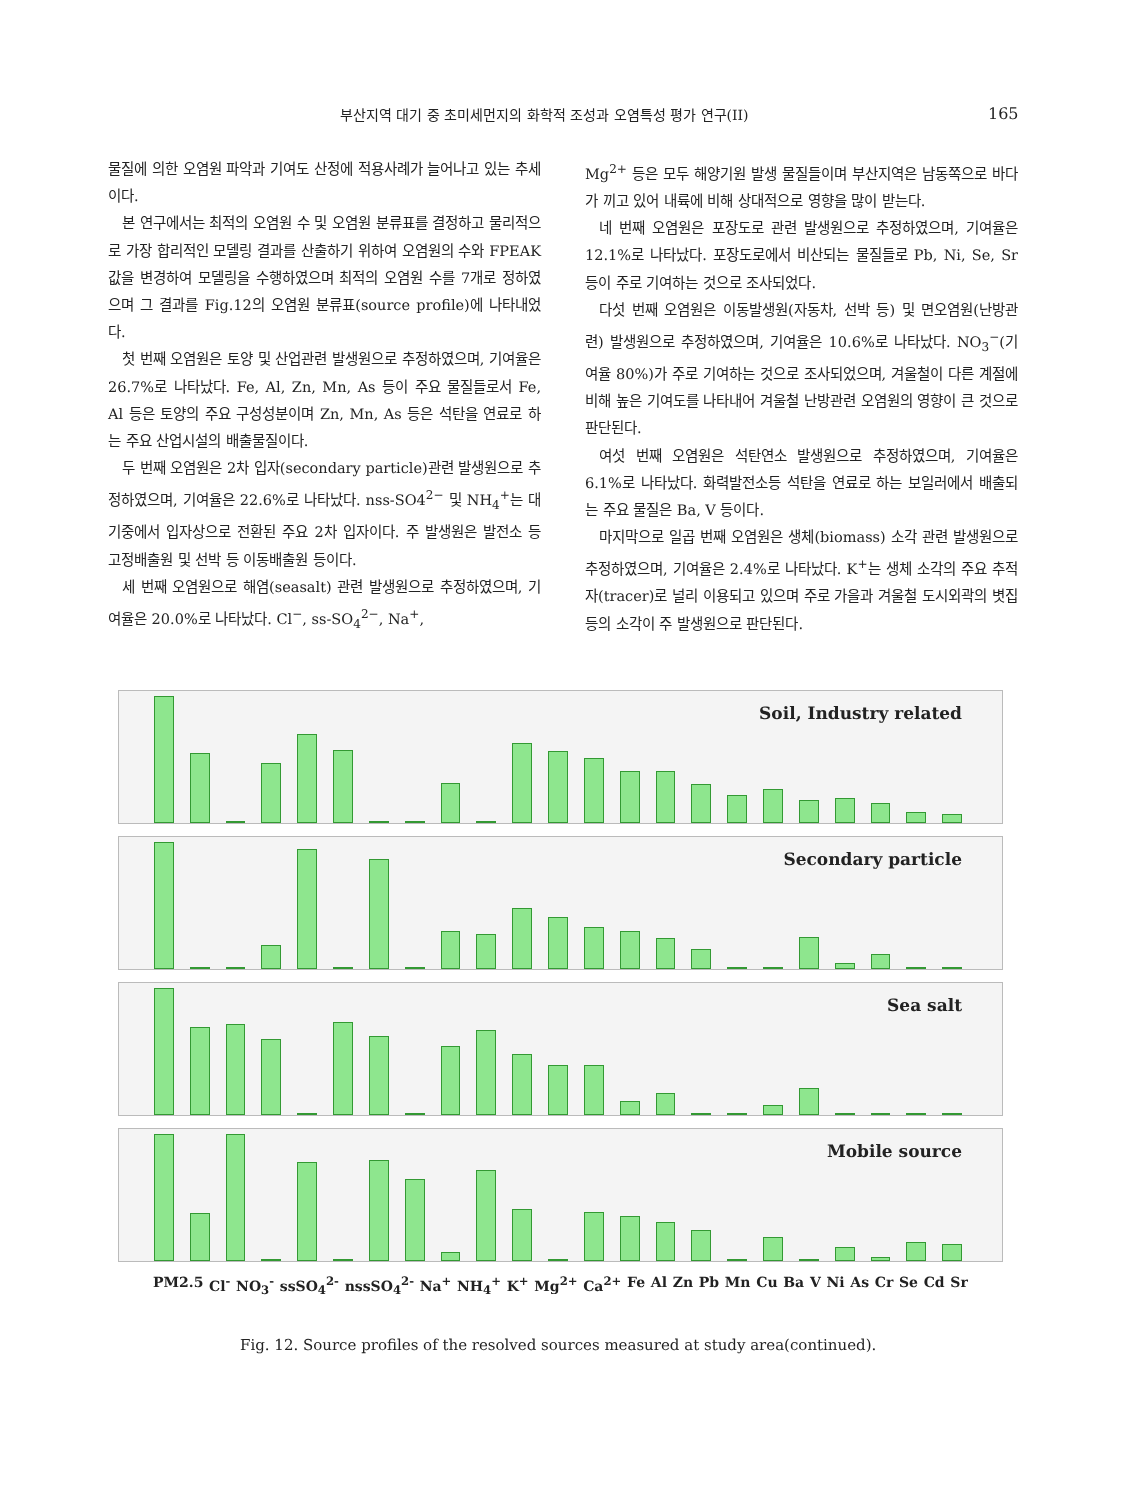부산지역 대기 중 초미세먼지의 화학적 조성과 오염특성 평가 연구(II) 165
물질에 의한 오염원 파악과 기여도 산정에 적용사례가 늘어나고 있는 추세이다.
본 연구에서는 최적의 오염원 수 및 오염원 분류표를 결정하고 물리적으로 가장 합리적인 모델링 결과를 산출하기 위하여 오염원의 수와 FPEAK 값을 변경하여 모델링을 수행하였으며 최적의 오염원 수를 7개로 정하였으며 그 결과를 Fig.12의 오염원 분류표(source profile)에 나타내었다.
첫 번째 오염원은 토양 및 산업관련 발생원으로 추정하였으며, 기여율은 26.7%로 나타났다. Fe, Al, Zn, Mn, As 등이 주요 물질들로서 Fe, Al 등은 토양의 주요 구성성분이며 Zn, Mn, As 등은 석탄을 연료로 하는 주요 산업시설의 배출물질이다.
두 번째 오염원은 2차 입자(secondary particle)관련 발생원으로 추정하였으며, 기여율은 22.6%로 나타났다. nss-SO4<sup>2−</sup> 및 NH<sub>4</sub><sup>+</sup>는 대기중에서 입자상으로 전환된 주요 2차 입자이다. 주 발생원은 발전소 등 고정배출원 및 선박 등 이동배출원 등이다.
세 번째 오염원으로 해염(seasalt) 관련 발생원으로 추정하였으며, 기여율은 20.0%로 나타났다. Cl<sup>−</sup>, ss-SO<sub>4</sub><sup>2−</sup>, Na<sup>+</sup>,
Mg<sup>2+</sup> 등은 모두 해양기원 발생 물질들이며 부산지역은 남동쪽으로 바다가 끼고 있어 내륙에 비해 상대적으로 영향을 많이 받는다.
네 번째 오염원은 포장도로 관련 발생원으로 추정하였으며, 기여율은 12.1%로 나타났다. 포장도로에서 비산되는 물질들로 Pb, Ni, Se, Sr 등이 주로 기여하는 것으로 조사되었다.
다섯 번째 오염원은 이동발생원(자동차, 선박 등) 및 면오염원(난방관련) 발생원으로 추정하였으며, 기여율은 10.6%로 나타났다. NO<sub>3</sub><sup>−</sup>(기여율 80%)가 주로 기여하는 것으로 조사되었으며, 겨울철이 다른 계절에 비해 높은 기여도를 나타내어 겨울철 난방관련 오염원의 영향이 큰 것으로 판단된다.
여섯 번째 오염원은 석탄연소 발생원으로 추정하였으며, 기여율은 6.1%로 나타났다. 화력발전소등 석탄을 연료로 하는 보일러에서 배출되는 주요 물질은 Ba, V 등이다.
마지막으로 일곱 번째 오염원은 생체(biomass) 소각 관련 발생원으로 추정하였으며, 기여율은 2.4%로 나타났다. K<sup>+</sup>는 생체 소각의 주요 추적자(tracer)로 널리 이용되고 있으며 주로 가을과 겨울철 도시외곽의 볏집 등의 소각이 주 발생원으로 판단된다.
Soil, Industry related
Secondary particle
Sea salt
Mobile source
PM2.5 Cl<sup>-</sup> NO<sub>3</sub><sup>-</sup> ssSO<sub>4</sub><sup>2-</sup> nssSO<sub>4</sub><sup>2-</sup> Na<sup>+</sup> NH<sub>4</sub><sup>+</sup> K<sup>+</sup> Mg<sup>2+</sup> Ca<sup>2+</sup> Fe Al Zn Pb Mn Cu Ba V Ni As Cr Se Cd Sr
Fig. 12. Source profiles of the resolved sources measured at study area(continued).